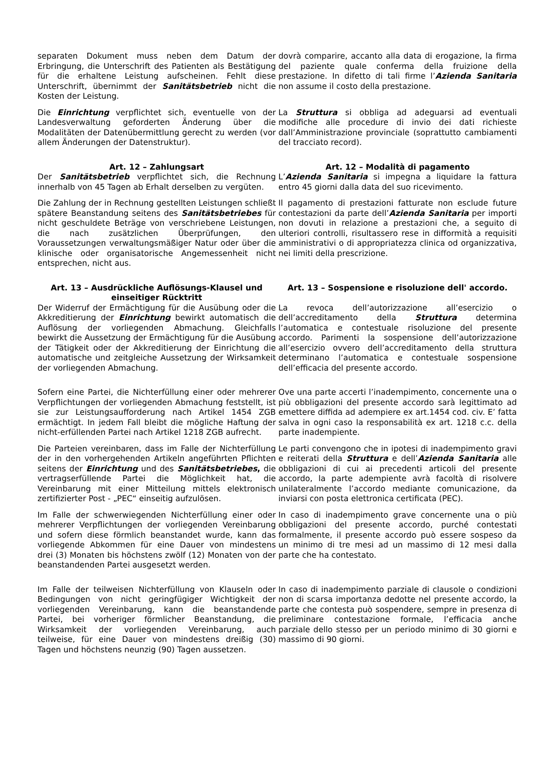separaten Dokument muss neben dem Datum der Erbringung, die Unterschrift des Patienten als Bestätigung für die erhaltene Leistung aufscheinen. Fehlt diese Unterschrift, übernimmt der Sanitätsbetrieb nicht die Kosten der Leistung.
dovrà comparire, accanto alla data di erogazione, la firma del paziente quale conferma della fruizione della prestazione. In difetto di tali firme l’Azienda Sanitaria non assume il costo della prestazione.
Die Einrichtung verpflichtet sich, eventuelle von der Landesverwaltung geforderten Änderung über die Modalitäten der Datenübermittlung gerecht zu werden (vor allem Änderungen der Datenstruktur).
La Struttura si obbliga ad adeguarsi ad eventuali modifiche alle procedure di invio dei dati richieste dall’Amministrazione provinciale (soprattutto cambiamenti del tracciato record).
Art. 12 – Zahlungsart Art. 12 – Modalità di pagamento
Der Sanitätsbetrieb verpflichtet sich, die Rechnung innerhalb von 45 Tagen ab Erhalt derselben zu vergüten.
L’Azienda Sanitaria si impegna a liquidare la fattura entro 45 giorni dalla data del suo ricevimento.
Die Zahlung der in Rechnung gestellten Leistungen schließt spätere Beanstandung seitens des Sanitätsbetriebes für nicht geschuldete Beträge von verschriebene Leistungen, die nach zusätzlichen Überprüfungen, den Voraussetzungen verwaltungsmäßiger Natur oder über die klinische oder organisatorische Angemessenheit nicht entsprechen, nicht aus.
Il pagamento di prestazioni fatturate non esclude future contestazioni da parte dell’Azienda Sanitaria per importi non dovuti in relazione a prestazioni che, a seguito di ulteriori controlli, risultassero rese in difformità a requisiti amministrativi o di appropriatezza clinica od organizzativa, nei limiti della prescrizione.
Art. 13 – Ausdrückliche Auflösungs-Klausel und einseitiger Rücktritt
Art. 13 – Sospensione e risoluzione dell' accordo.
Der Widerruf der Ermächtigung für die Ausübung oder die Akkreditierung der Einrichtung bewirkt automatisch die Auflösung der vorliegenden Abmachung. Gleichfalls bewirkt die Aussetzung der Ermächtigung für die Ausübung der Tätigkeit oder der Akkreditierung der Einrichtung die automatische und zeitgleiche Aussetzung der Wirksamkeit der vorliegenden Abmachung.
La revoca dell’autorizzazione all’esercizio o dell’accreditamento della Struttura determina l’automatica e contestuale risoluzione del presente accordo. Parimenti la sospensione dell’autorizzazione all’esercizio ovvero dell’accreditamento della struttura determinano l’automatica e contestuale sospensione dell’efficacia del presente accordo.
Sofern eine Partei, die Nichterfüllung einer oder mehrerer Verpflichtungen der vorliegenden Abmachung feststellt, ist sie zur Leistungsaufforderung nach Artikel 1454 ZGB ermächtigt. In jedem Fall bleibt die mögliche Haftung der nicht-erfüllenden Partei nach Artikel 1218 ZGB aufrecht.
Ove una parte accerti l’inadempimento, concernente una o più obbligazioni del presente accordo sarà legittimato ad emettere diffida ad adempiere ex art.1454 cod. civ. E’ fatta salva in ogni caso la responsabilità ex art. 1218 c.c. della parte inadempiente.
Die Parteien vereinbaren, dass im Falle der Nichterfüllung der in den vorhergehenden Artikeln angeführten Pflichten seitens der Einrichtung und des Sanitätsbetriebes, die vertragserfüllende Partei die Möglichkeit hat, die Vereinbarung mit einer Mitteilung mittels elektronisch zertifizierter Post - „PEC“ einseitig aufzulösen.
Le parti convengono che in ipotesi di inadempimento gravi e reiterati della Struttura e dell’Azienda Sanitaria alle obbligazioni di cui ai precedenti articoli del presente accordo, la parte adempiente avrà facoltà di risolvere unilateralmente l’accordo mediante comunicazione, da inviarsi con posta elettronica certificata (PEC).
Im Falle der schwerwiegenden Nichterfüllung einer oder mehrerer Verpflichtungen der vorliegenden Vereinbarung und sofern diese förmlich beanstandet wurde, kann das vorliegende Abkommen für eine Dauer von mindestens drei (3) Monaten bis höchstens zwölf (12) Monaten von der beanstandenden Partei ausgesetzt werden.
In caso di inadempimento grave concernente una o più obbligazioni del presente accordo, purché contestati formalmente, il presente accordo può essere sospeso da un minimo di tre mesi ad un massimo di 12 mesi dalla parte che ha contestato.
Im Falle der teilweisen Nichterfüllung von Klauseln oder Bedingungen von nicht geringfügiger Wichtigkeit der vorliegenden Vereinbarung, kann die beanstandende Partei, bei vorheriger förmlicher Beanstandung, die Wirksamkeit der vorliegenden Vereinbarung, auch teilweise, für eine Dauer von mindestens dreißig (30) Tagen und höchstens neunzig (90) Tagen aussetzen.
In caso di inadempimento parziale di clausole o condizioni non di scarsa importanza dedotte nel presente accordo, la parte che contesta può sospendere, sempre in presenza di preliminare contestazione formale, l’efficacia anche parziale dello stesso per un periodo minimo di 30 giorni e massimo di 90 giorni.